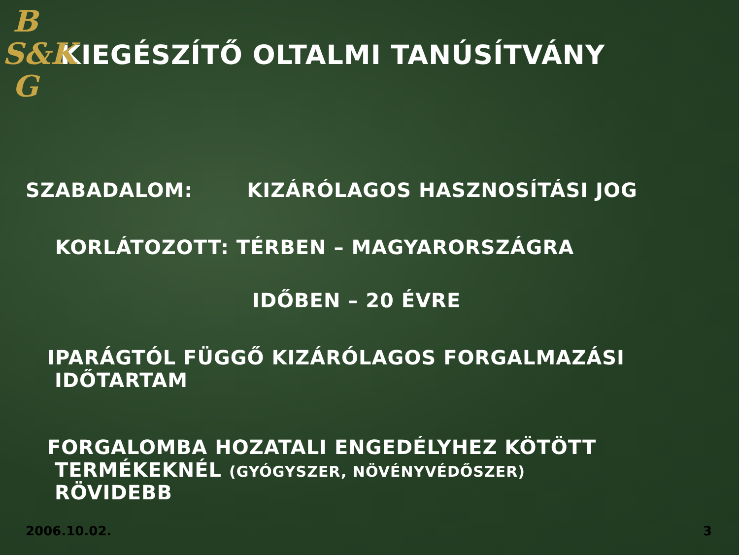B
S&K
G
KIEGÉSZÍTŐ OLTALMI TANÚSÍTVÁNY
SZABADALOM: KIZÁRÓLAGOS HASZNOSÍTÁSI JOG
KORLÁTOZOTT: TÉRBEN – MAGYARORSZÁGRA
IDŐBEN – 20 ÉVRE
IPARÁGTÓL FÜGGŐ KIZÁRÓLAGOS FORGALMAZÁSI
IDŐTARTAM
FORGALOMBA HOZATALI ENGEDÉLYHEZ KÖTÖTT
TERMÉKEKNÉL (GYÓGYSZER, NÖVÉNYVÉDŐSZER)
RÖVIDEBB
2006.10.02. 3